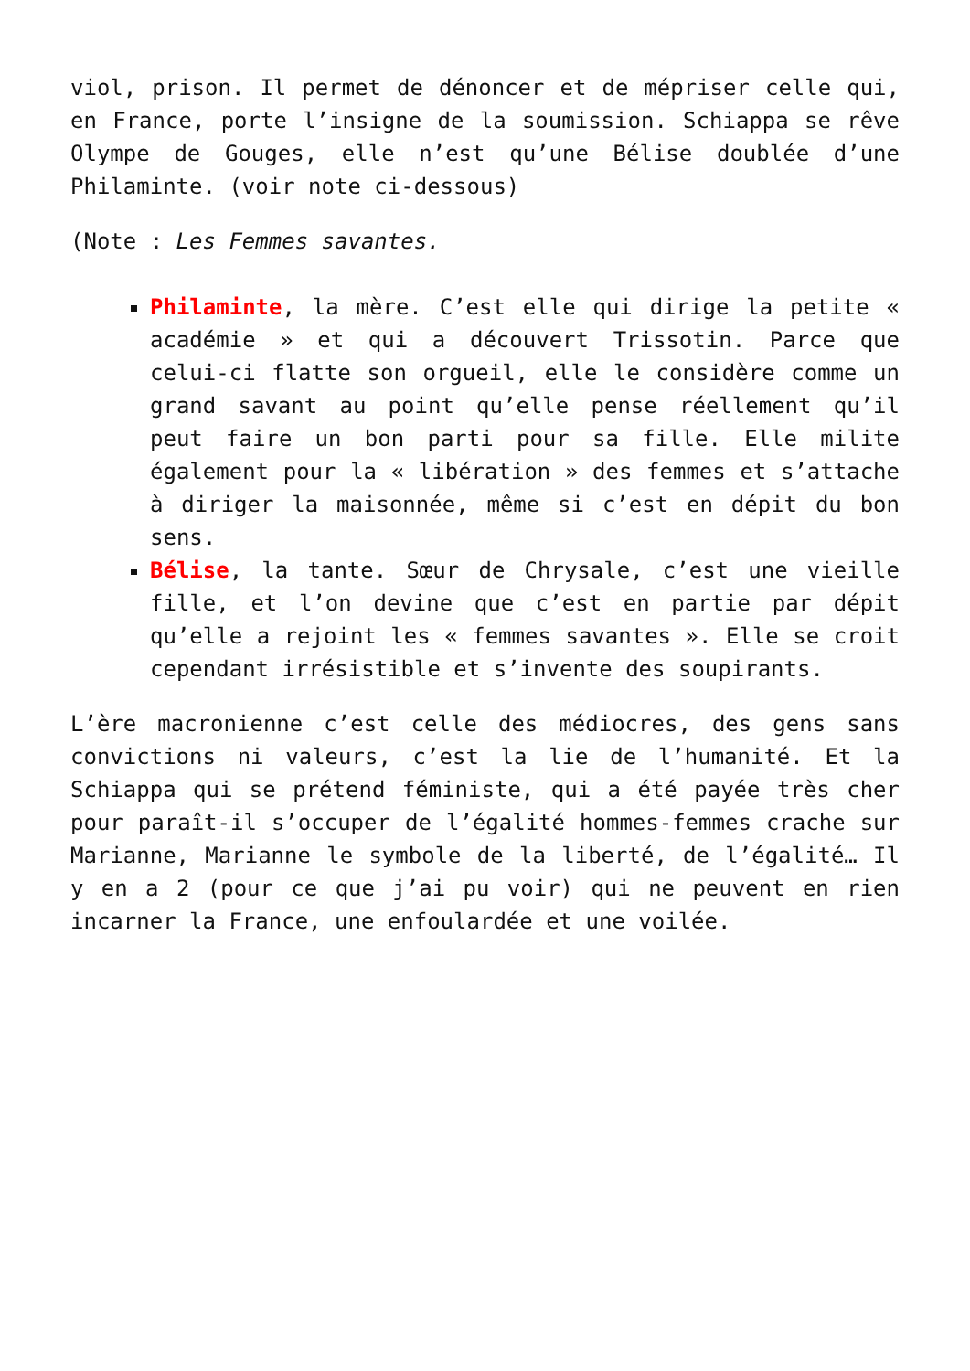viol, prison. Il permet de dénoncer et de mépriser celle qui, en France, porte l’insigne de la soumission. Schiappa se rêve Olympe de Gouges, elle n’est qu’une Bélise doublée d’une Philaminte. (voir note ci-dessous)
(Note : Les Femmes savantes.
Philaminte, la mère. C’est elle qui dirige la petite « académie » et qui a découvert Trissotin. Parce que celui-ci flatte son orgueil, elle le considère comme un grand savant au point qu’elle pense réellement qu’il peut faire un bon parti pour sa fille. Elle milite également pour la « libération » des femmes et s’attache à diriger la maisonnée, même si c’est en dépit du bon sens.
Bélise, la tante. Sœur de Chrysale, c’est une vieille fille, et l’on devine que c’est en partie par dépit qu’elle a rejoint les « femmes savantes ». Elle se croit cependant irrésistible et s’invente des soupirants.
L’ère macronienne c’est celle des médiocres, des gens sans convictions ni valeurs, c’est la lie de l’humanité. Et la Schiappa qui se prétend féministe, qui a été payée très cher pour paraît-il s’occuper de l’égalité hommes-femmes crache sur Marianne, Marianne le symbole de la liberté, de l’égalité… Il y en a 2 (pour ce que j’ai pu voir) qui ne peuvent en rien incarner la France, une enfoulardée et une voilée.